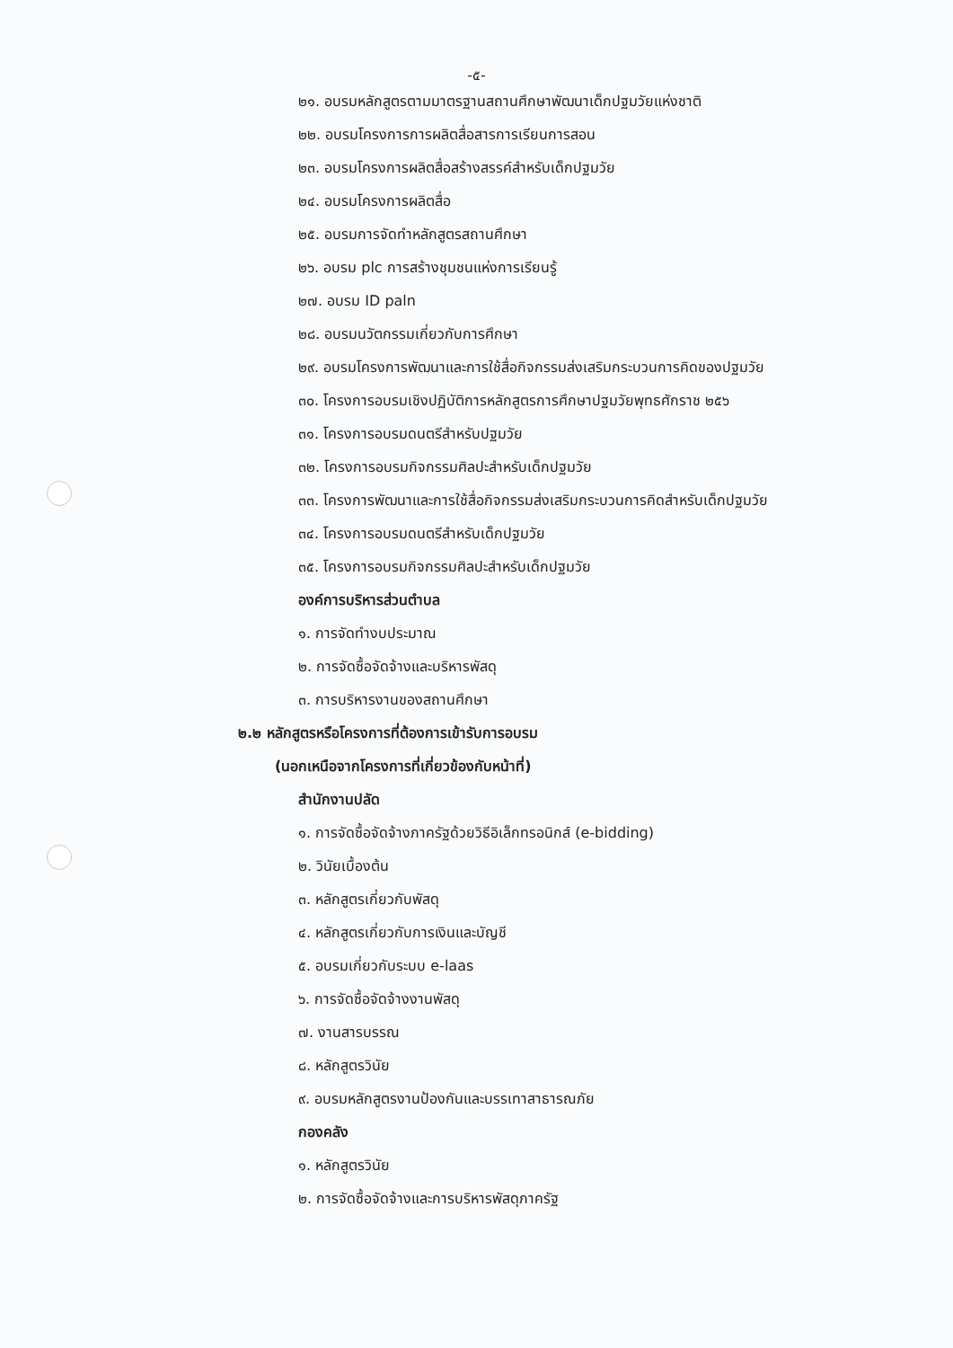-๕-
๒๑. อบรมหลักสูตรตามมาตรฐานสถานศึกษาพัฒนาเด็กปฐมวัยแห่งชาติ
๒๒. อบรมโครงการการผลิตสื่อสารการเรียนการสอน
๒๓. อบรมโครงการผลิตสื่อสร้างสรรค์สำหรับเด็กปฐมวัย
๒๔. อบรมโครงการผลิตสื่อ
๒๕. อบรมการจัดทำหลักสูตรสถานศึกษา
๒๖. อบรม plc การสร้างชุมชนแห่งการเรียนรู้
๒๗. อบรม ID paln
๒๘. อบรมนวัตกรรมเกี่ยวกับการศึกษา
๒๙. อบรมโครงการพัฒนาและการใช้สื่อกิจกรรมส่งเสริมกระบวนการคิดของปฐมวัย
๓๐. โครงการอบรมเชิงปฏิบัติการหลักสูตรการศึกษาปฐมวัยพุทธศักราช ๒๕๖
๓๑. โครงการอบรมดนตรีสำหรับปฐมวัย
๓๒. โครงการอบรมกิจกรรมศิลปะสำหรับเด็กปฐมวัย
๓๓. โครงการพัฒนาและการใช้สื่อกิจกรรมส่งเสริมกระบวนการคิดสำหรับเด็กปฐมวัย
๓๔. โครงการอบรมดนตรีสำหรับเด็กปฐมวัย
๓๕. โครงการอบรมกิจกรรมศิลปะสำหรับเด็กปฐมวัย
องค์การบริหารส่วนตำบล
๑. การจัดทำงบประมาณ
๒. การจัดซื้อจัดจ้างและบริหารพัสดุ
๓. การบริหารงานของสถานศึกษา
๒.๒ หลักสูตรหรือโครงการที่ต้องการเข้ารับการอบรม
(นอกเหนือจากโครงการที่เกี่ยวข้องกับหน้าที่)
สำนักงานปลัด
๑. การจัดซื้อจัดจ้างภาครัฐด้วยวิธีอิเล็กทรอนิกส์ (e-bidding)
๒. วินัยเบื้องต้น
๓. หลักสูตรเกี่ยวกับพัสดุ
๔. หลักสูตรเกี่ยวกับการเงินและบัญชี
๕. อบรมเกี่ยวกับระบบ e-laas
๖. การจัดซื้อจัดจ้างงานพัสดุ
๗. งานสารบรรณ
๘. หลักสูตรวินัย
๙. อบรมหลักสูตรงานป้องกันและบรรเทาสาธารณภัย
กองคลัง
๑. หลักสูตรวินัย
๒. การจัดซื้อจัดจ้างและการบริหารพัสดุภาครัฐ